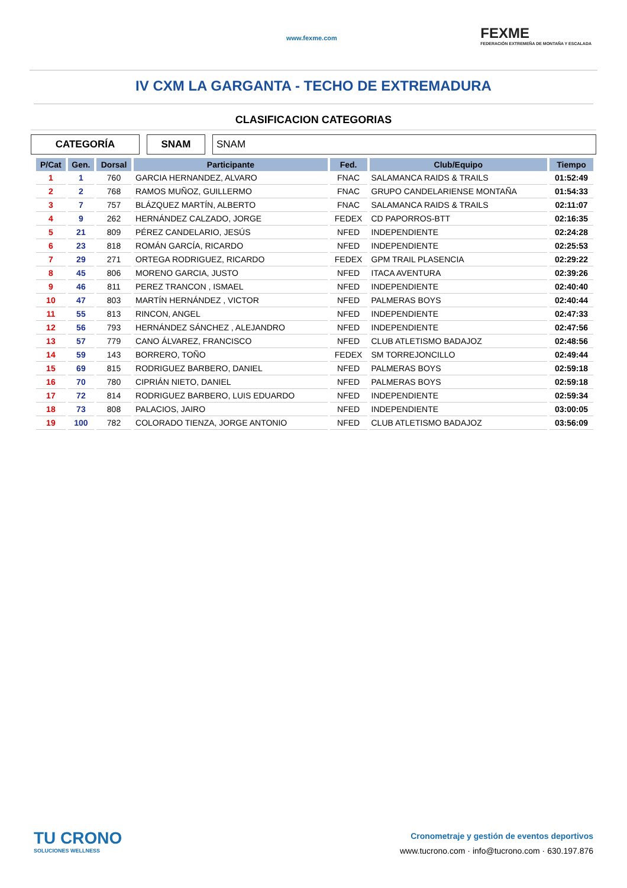www.fexme.com FEXME
FEDERACIÓN EXTREMEÑA DE MONTAÑA Y ESCALADA
IV CXM LA GARGANTA - TECHO DE EXTREMADURA
CLASIFICACION CATEGORIAS
CATEGORÍA SNAM SNAM
| P/Cat | Gen. | Dorsal | Participante | Fed. | Club/Equipo | Tiempo |
| --- | --- | --- | --- | --- | --- | --- |
| 1 | 1 | 760 | GARCIA HERNANDEZ, ALVARO | FNAC | SALAMANCA RAIDS & TRAILS | 01:52:49 |
| 2 | 2 | 768 | RAMOS MUÑOZ, GUILLERMO | FNAC | GRUPO CANDELARIENSE MONTAÑA | 01:54:33 |
| 3 | 7 | 757 | BLÁZQUEZ MARTÍN, ALBERTO | FNAC | SALAMANCA RAIDS & TRAILS | 02:11:07 |
| 4 | 9 | 262 | HERNÁNDEZ CALZADO, JORGE | FEDEX | CD PAPORROS-BTT | 02:16:35 |
| 5 | 21 | 809 | PÉREZ CANDELARIO, JESÚS | NFED | INDEPENDIENTE | 02:24:28 |
| 6 | 23 | 818 | ROMÁN GARCÍA, RICARDO | NFED | INDEPENDIENTE | 02:25:53 |
| 7 | 29 | 271 | ORTEGA RODRIGUEZ, RICARDO | FEDEX | GPM TRAIL PLASENCIA | 02:29:22 |
| 8 | 45 | 806 | MORENO GARCIA, JUSTO | NFED | ITACA AVENTURA | 02:39:26 |
| 9 | 46 | 811 | PEREZ TRANCON , ISMAEL | NFED | INDEPENDIENTE | 02:40:40 |
| 10 | 47 | 803 | MARTÍN HERNÁNDEZ , VICTOR | NFED | PALMERAS BOYS | 02:40:44 |
| 11 | 55 | 813 | RINCON, ANGEL | NFED | INDEPENDIENTE | 02:47:33 |
| 12 | 56 | 793 | HERNÁNDEZ SÁNCHEZ , ALEJANDRO | NFED | INDEPENDIENTE | 02:47:56 |
| 13 | 57 | 779 | CANO ÁLVAREZ, FRANCISCO | NFED | CLUB ATLETISMO BADAJOZ | 02:48:56 |
| 14 | 59 | 143 | BORRERO, TOÑO | FEDEX | SM TORREJONCILLO | 02:49:44 |
| 15 | 69 | 815 | RODRIGUEZ BARBERO, DANIEL | NFED | PALMERAS BOYS | 02:59:18 |
| 16 | 70 | 780 | CIPRIÁN NIETO, DANIEL | NFED | PALMERAS BOYS | 02:59:18 |
| 17 | 72 | 814 | RODRIGUEZ BARBERO, LUIS EDUARDO | NFED | INDEPENDIENTE | 02:59:34 |
| 18 | 73 | 808 | PALACIOS, JAIRO | NFED | INDEPENDIENTE | 03:00:05 |
| 19 | 100 | 782 | COLORADO TIENZA, JORGE ANTONIO | NFED | CLUB ATLETISMO BADAJOZ | 03:56:09 |
TU CRONO
SOLUCIONES WELLNESS
Cronometraje y gestión de eventos deportivos
www.tucrono.com · info@tucrono.com · 630.197.876